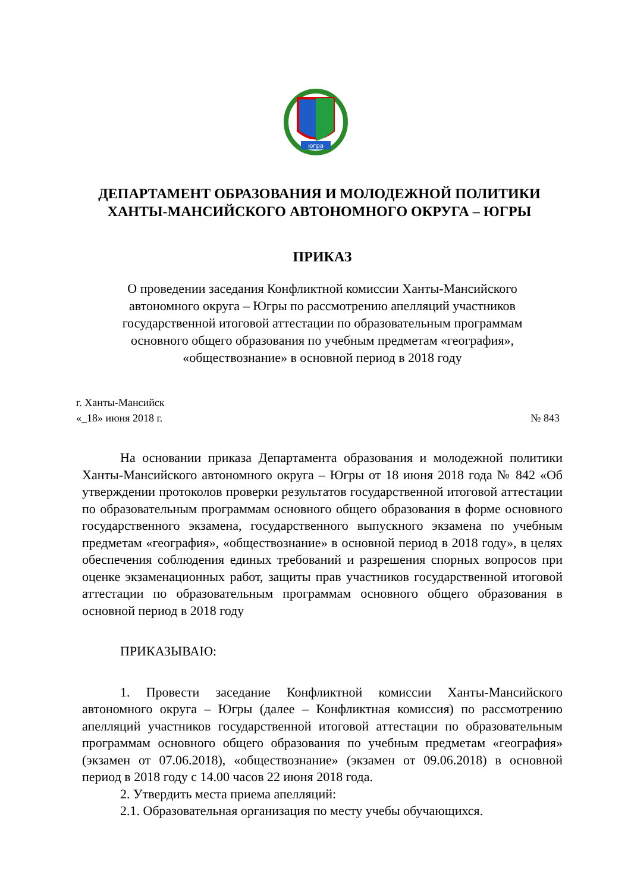югра
ДЕПАРТАМЕНТ ОБРАЗОВАНИЯ И МОЛОДЕЖНОЙ ПОЛИТИКИ
ХАНТЫ-МАНСИЙСКОГО АВТОНОМНОГО ОКРУГА – ЮГРЫ
ПРИКАЗ
О проведении заседания Конфликтной комиссии Ханты-Мансийского
автономного округа – Югры по рассмотрению апелляций участников
государственной итоговой аттестации по образовательным программам
основного общего образования по учебным предметам «география»,
«обществознание» в основной период в 2018 году
г. Ханты-Мансийск
«_18» июня 2018 г. № 843
На основании приказа Департамента образования и молодежной политики Ханты-Мансийского автономного округа – Югры от 18 июня 2018 года № 842 «Об утверждении протоколов проверки результатов государственной итоговой аттестации по образовательным программам основного общего образования в форме основного государственного экзамена, государственного выпускного экзамена по учебным предметам «география», «обществознание» в основной период в 2018 году», в целях обеспечения соблюдения единых требований и разрешения спорных вопросов при оценке экзаменационных работ, защиты прав участников государственной итоговой аттестации по образовательным программам основного общего образования в основной период в 2018 году
ПРИКАЗЫВАЮ:
1. Провести заседание Конфликтной комиссии Ханты-Мансийского автономного округа – Югры (далее – Конфликтная комиссия) по рассмотрению апелляций участников государственной итоговой аттестации по образовательным программам основного общего образования по учебным предметам «география» (экзамен от 07.06.2018), «обществознание» (экзамен от 09.06.2018) в основной период в 2018 году с 14.00 часов 22 июня 2018 года.
2. Утвердить места приема апелляций:
2.1. Образовательная организация по месту учебы обучающихся.